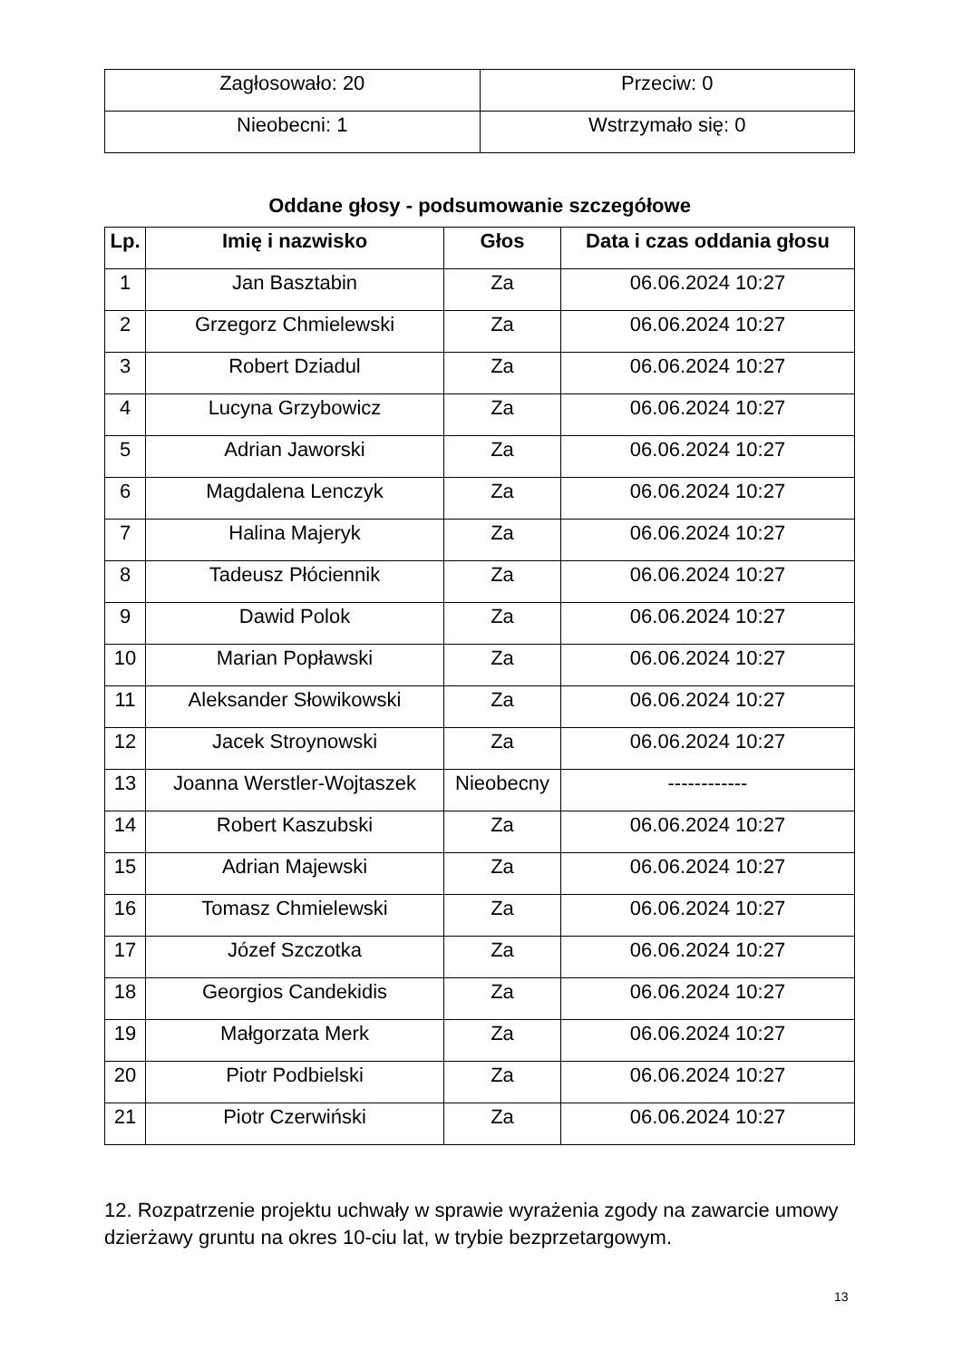| Zagłosowało: 20 | Przeciw: 0 |
| Nieobecni: 1 | Wstrzymało się: 0 |
Oddane głosy - podsumowanie szczegółowe
| Lp. | Imię i nazwisko | Głos | Data i czas oddania głosu |
| --- | --- | --- | --- |
| 1 | Jan Basztabin | Za | 06.06.2024 10:27 |
| 2 | Grzegorz Chmielewski | Za | 06.06.2024 10:27 |
| 3 | Robert Dziadul | Za | 06.06.2024 10:27 |
| 4 | Lucyna Grzybowicz | Za | 06.06.2024 10:27 |
| 5 | Adrian Jaworski | Za | 06.06.2024 10:27 |
| 6 | Magdalena Lenczyk | Za | 06.06.2024 10:27 |
| 7 | Halina Majeryk | Za | 06.06.2024 10:27 |
| 8 | Tadeusz Płóciennik | Za | 06.06.2024 10:27 |
| 9 | Dawid Polok | Za | 06.06.2024 10:27 |
| 10 | Marian Popławski | Za | 06.06.2024 10:27 |
| 11 | Aleksander Słowikowski | Za | 06.06.2024 10:27 |
| 12 | Jacek Stroynowski | Za | 06.06.2024 10:27 |
| 13 | Joanna Werstler-Wojtaszek | Nieobecny | ------------ |
| 14 | Robert Kaszubski | Za | 06.06.2024 10:27 |
| 15 | Adrian Majewski | Za | 06.06.2024 10:27 |
| 16 | Tomasz Chmielewski | Za | 06.06.2024 10:27 |
| 17 | Józef Szczotka | Za | 06.06.2024 10:27 |
| 18 | Georgios Candekidis | Za | 06.06.2024 10:27 |
| 19 | Małgorzata Merk | Za | 06.06.2024 10:27 |
| 20 | Piotr Podbielski | Za | 06.06.2024 10:27 |
| 21 | Piotr Czerwiński | Za | 06.06.2024 10:27 |
12. Rozpatrzenie projektu uchwały w sprawie wyrażenia zgody na zawarcie umowy dzierżawy gruntu na okres 10-ciu lat, w trybie bezprzetargowym.
13